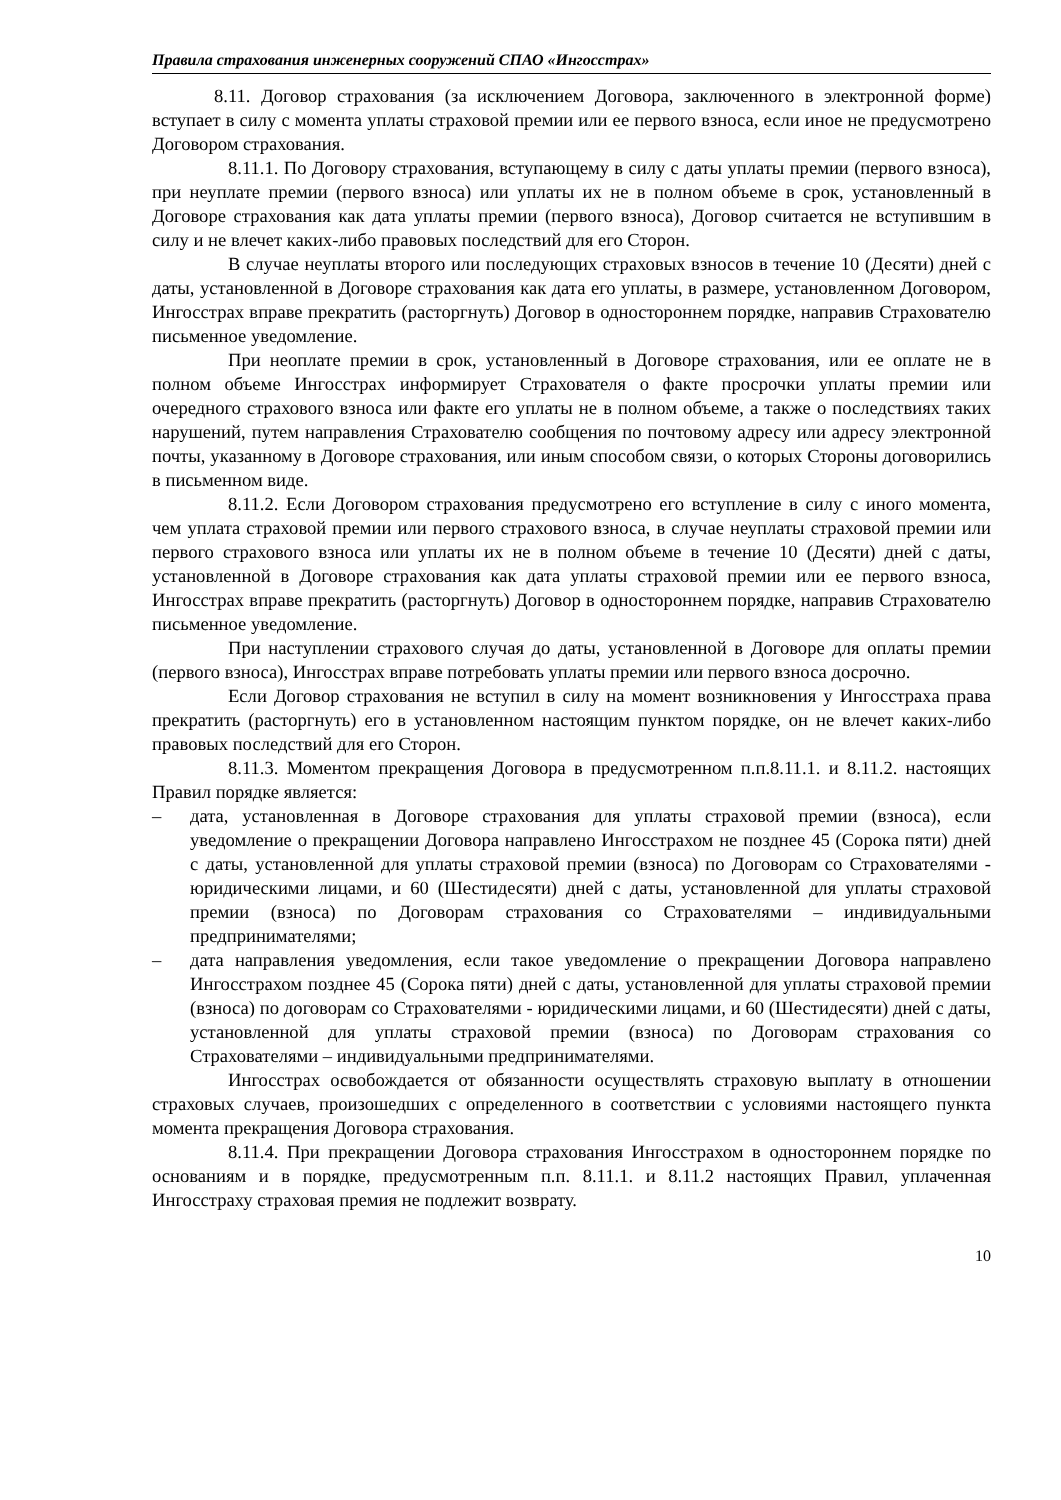Правила страхования инженерных сооружений СПАО «Ингосстрах»
8.11. Договор страхования (за исключением Договора, заключенного в электронной форме) вступает в силу с момента уплаты страховой премии или ее первого взноса, если иное не предусмотрено Договором страхования.
8.11.1. По Договору страхования, вступающему в силу с даты уплаты премии (первого взноса), при неуплате премии (первого взноса) или уплаты их не в полном объеме в срок, установленный в Договоре страхования как дата уплаты премии (первого взноса), Договор считается не вступившим в силу и не влечет каких-либо правовых последствий для его Сторон.
В случае неуплаты второго или последующих страховых взносов в течение 10 (Десяти) дней с даты, установленной в Договоре страхования как дата его уплаты, в размере, установленном Договором, Ингосстрах вправе прекратить (расторгнуть) Договор в одностороннем порядке, направив Страхователю письменное уведомление.
При неоплате премии в срок, установленный в Договоре страхования, или ее оплате не в полном объеме Ингосстрах информирует Страхователя о факте просрочки уплаты премии или очередного страхового взноса или факте его уплаты не в полном объеме, а также о последствиях таких нарушений, путем направления Страхователю сообщения по почтовому адресу или адресу электронной почты, указанному в Договоре страхования, или иным способом связи, о которых Стороны договорились в письменном виде.
8.11.2. Если Договором страхования предусмотрено его вступление в силу с иного момента, чем уплата страховой премии или первого страхового взноса, в случае неуплаты страховой премии или первого страхового взноса или уплаты их не в полном объеме в течение 10 (Десяти) дней с даты, установленной в Договоре страхования как дата уплаты страховой премии или ее первого взноса, Ингосстрах вправе прекратить (расторгнуть) Договор в одностороннем порядке, направив Страхователю письменное уведомление.
При наступлении страхового случая до даты, установленной в Договоре для оплаты премии (первого взноса), Ингосстрах вправе потребовать уплаты премии или первого взноса досрочно.
Если Договор страхования не вступил в силу на момент возникновения у Ингосстраха права прекратить (расторгнуть) его в установленном настоящим пунктом порядке, он не влечет каких-либо правовых последствий для его Сторон.
8.11.3. Моментом прекращения Договора в предусмотренном п.п.8.11.1. и 8.11.2. настоящих Правил порядке является:
– дата, установленная в Договоре страхования для уплаты страховой премии (взноса), если уведомление о прекращении Договора направлено Ингосстрахом не позднее 45 (Сорока пяти) дней с даты, установленной для уплаты страховой премии (взноса) по Договорам со Страхователями - юридическими лицами, и 60 (Шестидесяти) дней с даты, установленной для уплаты страховой премии (взноса) по Договорам страхования со Страхователями – индивидуальными предпринимателями;
– дата направления уведомления, если такое уведомление о прекращении Договора направлено Ингосстрахом позднее 45 (Сорока пяти) дней с даты, установленной для уплаты страховой премии (взноса) по договорам со Страхователями - юридическими лицами, и 60 (Шестидесяти) дней с даты, установленной для уплаты страховой премии (взноса) по Договорам страхования со Страхователями – индивидуальными предпринимателями.
Ингосстрах освобождается от обязанности осуществлять страховую выплату в отношении страховых случаев, произошедших с определенного в соответствии с условиями настоящего пункта момента прекращения Договора страхования.
8.11.4. При прекращении Договора страхования Ингосстрахом в одностороннем порядке по основаниям и в порядке, предусмотренным п.п. 8.11.1. и 8.11.2 настоящих Правил, уплаченная Ингосстраху страховая премия не подлежит возврату.
10